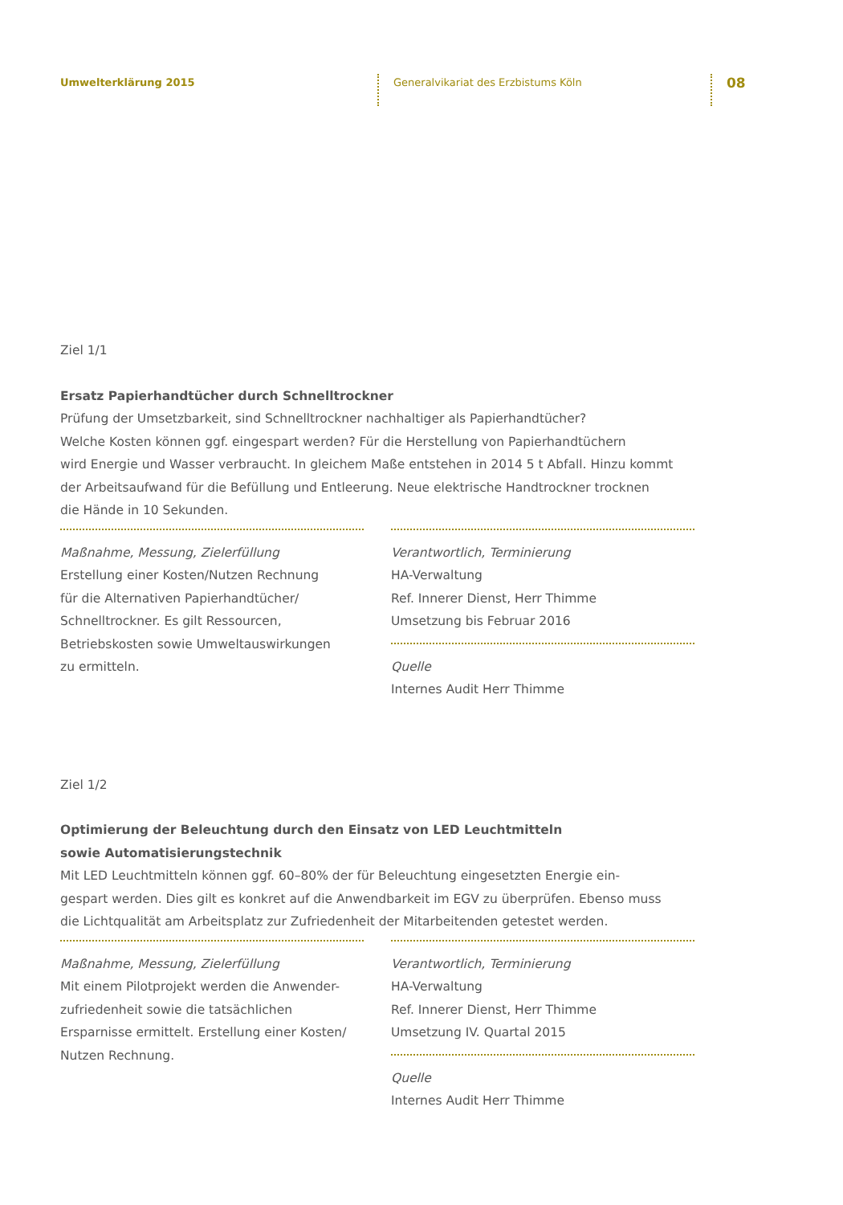Umwelterklärung 2015
Generalvikariat des Erzbistums Köln
08
Ziel 1/1
Ersatz Papierhandtücher durch Schnelltrockner
Prüfung der Umsetzbarkeit, sind Schnelltrockner nachhaltiger als Papierhandtücher?
Welche Kosten können ggf. eingespart werden? Für die Herstellung von Papierhandtüchern
wird Energie und Wasser verbraucht. In gleichem Maße entstehen in 2014 5 t Abfall. Hinzu kommt
der Arbeitsaufwand für die Befüllung und Entleerung. Neue elektrische Handtrockner trocknen
die Hände in 10 Sekunden.
Maßnahme, Messung, Zielerfüllung
Erstellung einer Kosten/Nutzen Rechnung
für die Alternativen Papierhandtücher/
Schnelltrockner. Es gilt Ressourcen,
Betriebskosten sowie Umweltauswirkungen
zu ermitteln.
Verantwortlich, Terminierung
HA-Verwaltung
Ref. Innerer Dienst, Herr Thimme
Umsetzung bis Februar 2016
Quelle
Internes Audit Herr Thimme
Ziel 1/2
Optimierung der Beleuchtung durch den Einsatz von LED Leuchtmitteln
sowie Automatisierungstechnik
Mit LED Leuchtmitteln können ggf. 60–80% der für Beleuchtung eingesetzten Energie ein-
gespart werden. Dies gilt es konkret auf die Anwendbarkeit im EGV zu überprüfen. Ebenso muss
die Lichtqualität am Arbeitsplatz zur Zufriedenheit der Mitarbeitenden getestet werden.
Maßnahme, Messung, Zielerfüllung
Mit einem Pilotprojekt werden die Anwender-
zufriedenheit sowie die tatsächlichen
Ersparnisse ermittelt. Erstellung einer Kosten/
Nutzen Rechnung.
Verantwortlich, Terminierung
HA-Verwaltung
Ref. Innerer Dienst, Herr Thimme
Umsetzung IV. Quartal 2015
Quelle
Internes Audit Herr Thimme